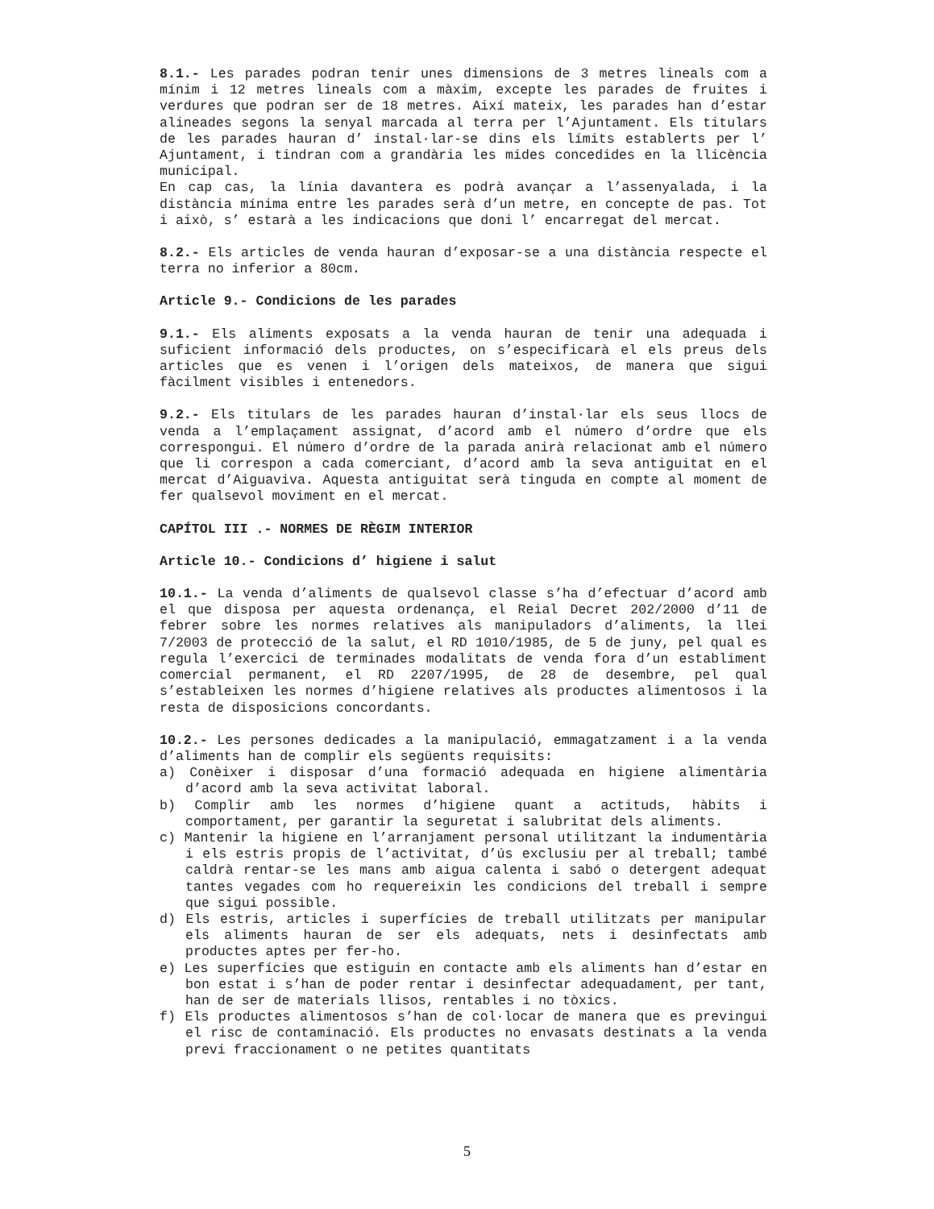8.1.- Les parades podran tenir unes dimensions de 3 metres lineals com a mínim i 12 metres lineals com a màxim, excepte les parades de fruites i verdures que podran ser de 18 metres. Així mateix, les parades han d’estar alineades segons la senyal marcada al terra per l’Ajuntament. Els titulars de les parades hauran d’ instal·lar-se dins els límits establerts per l’ Ajuntament, i tindran com a grandària les mides concedides en la llicència municipal.
En cap cas, la línia davantera es podrà avançar a l’assenyalada, i la distància mínima entre les parades serà d’un metre, en concepte de pas. Tot i això, s’ estarà a les indicacions que doni l’ encarregat del mercat.
8.2.- Els articles de venda hauran d’exposar-se a una distància respecte el terra no inferior a 80cm.
Article 9.- Condicions de les parades
9.1.- Els aliments exposats a la venda hauran de tenir una adequada i suficient informació dels productes, on s’especificarà el els preus dels articles que es venen i l’origen dels mateixos, de manera que sigui fàcilment visibles i entenedors.
9.2.- Els titulars de les parades hauran d’instal·lar els seus llocs de venda a l’emplaçament assignat, d’acord amb el número d’ordre que els correspongui. El número d’ordre de la parada anirà relacionat amb el número que li correspon a cada comerciant, d’acord amb la seva antiguitat en el mercat d’Aiguaviva. Aquesta antiguitat serà tinguda en compte al moment de fer qualsevol moviment en el mercat.
CAPÍTOL III .- NORMES DE RÈGIM INTERIOR
Article 10.- Condicions d’ higiene i salut
10.1.- La venda d’aliments de qualsevol classe s’ha d’efectuar d’acord amb el que disposa per aquesta ordenança, el Reial Decret 202/2000 d’11 de febrer sobre les normes relatives als manipuladors d’aliments, la llei 7/2003 de protecció de la salut, el RD 1010/1985, de 5 de juny, pel qual es regula l’exercici de terminades modalitats de venda fora d’un establiment comercial permanent, el RD 2207/1995, de 28 de desembre, pel qual s’estableixen les normes d’higiene relatives als productes alimentosos i la resta de disposicions concordants.
10.2.- Les persones dedicades a la manipulació, emmagatzament i a la venda d’aliments han de complir els següents requisits:
a) Conèixer i disposar d’una formació adequada en higiene alimentària d’acord amb la seva activitat laboral.
b) Complir amb les normes d’higiene quant a actituds, hàbits i comportament, per garantir la seguretat i salubritat dels aliments.
c) Mantenir la higiene en l’arranjament personal utilitzant la indumentària i els estris propis de l’activitat, d’ús exclusiu per al treball; també caldrà rentar-se les mans amb aigua calenta i sabó o detergent adequat tantes vegades com ho requereixin les condicions del treball i sempre que sigui possible.
d) Els estris, articles i superfícies de treball utilitzats per manipular els aliments hauran de ser els adequats, nets i desinfectats amb productes aptes per fer-ho.
e) Les superfícies que estiguin en contacte amb els aliments han d’estar en bon estat i s’han de poder rentar i desinfectar adequadament, per tant, han de ser de materials llisos, rentables i no tòxics.
f) Els productes alimentosos s’han de col·locar de manera que es previngui el risc de contaminació. Els productes no envasats destinats a la venda previ fraccionament o ne petites quantitats
5